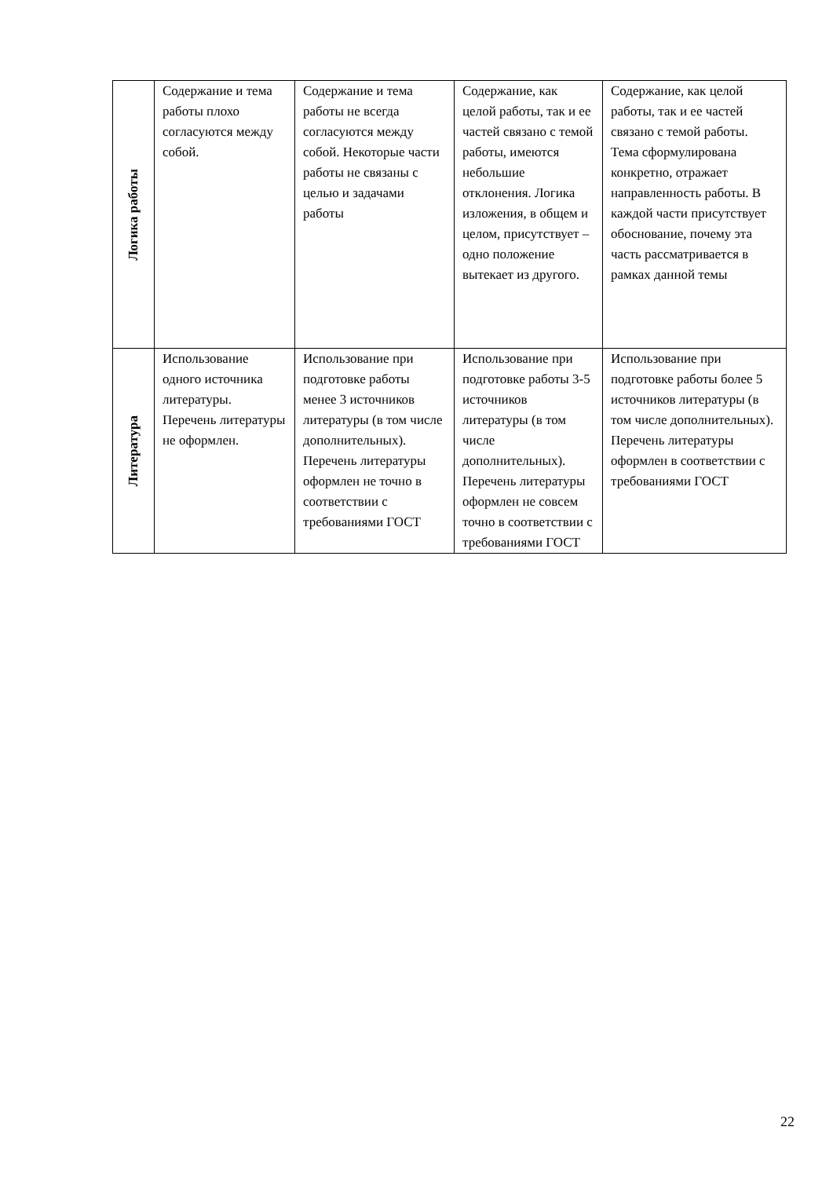| Логика работы | Содержание и тема работы плохо согласуются между собой. | Содержание и тема работы не всегда согласуются между собой. Некоторые части работы не связаны с целью и задачами работы | Содержание, как целой работы, так и ее частей связано с темой работы, имеются небольшие отклонения. Логика изложения, в общем и целом, присутствует – одно положение вытекает из другого. | Содержание, как целой работы, так и ее частей связано с темой работы. Тема сформулирована конкретно, отражает направленность работы. В каждой части присутствует обоснование, почему эта часть рассматривается в рамках данной темы |
| Литература | Использование одного источника литературы. Перечень литературы не оформлен. | Использование при подготовке работы менее 3 источников литературы (в том числе дополнительных). Перечень литературы оформлен не точно в соответствии с требованиями ГОСТ | Использование при подготовке работы 3-5 источников литературы (в том числе дополнительных). Перечень литературы оформлен не совсем точно в соответствии с требованиями ГОСТ | Использование при подготовке работы более 5 источников литературы (в том числе дополнительных). Перечень литературы оформлен в соответствии с требованиями ГОСТ |
22